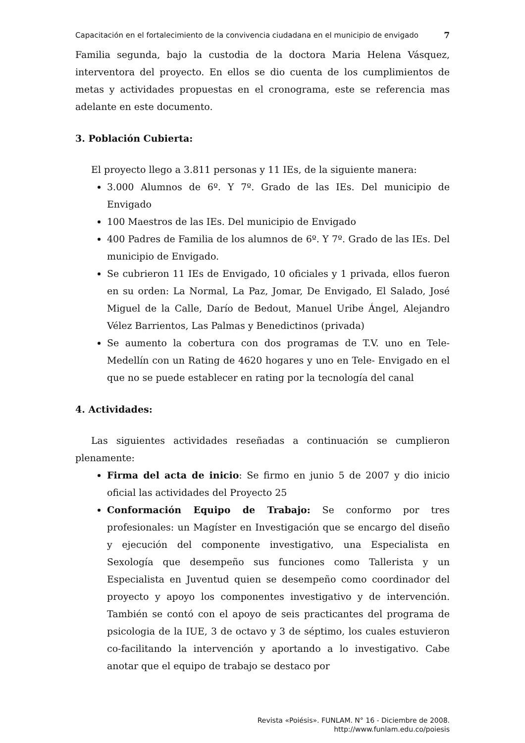Capacitación en el fortalecimiento de la convivencia ciudadana en el municipio de envigado
7
Familia segunda, bajo la custodia de la doctora Maria Helena Vásquez, interventora del proyecto. En ellos se dio cuenta de los cumplimientos de metas y actividades propuestas en el cronograma, este se referencia mas adelante en este documento.
3. Población Cubierta:
El proyecto llego a 3.811 personas y 11 IEs, de la siguiente manera:
3.000 Alumnos de 6º. Y 7º. Grado de las IEs. Del municipio de Envigado
100 Maestros de las IEs. Del municipio de Envigado
400 Padres de Familia de los alumnos de 6º. Y 7º. Grado de las IEs. Del municipio de Envigado.
Se cubrieron 11 IEs de Envigado, 10 oficiales y 1 privada, ellos fueron en su orden: La Normal, La Paz, Jomar, De Envigado, El Salado, José Miguel de la Calle, Darío de Bedout, Manuel Uribe Ángel, Alejandro Vélez Barrientos, Las Palmas y Benedictinos (privada)
Se aumento la cobertura con dos programas de T.V. uno en Tele-Medellín con un Rating de 4620 hogares y uno en Tele- Envigado en el que no se puede establecer en rating por la tecnología del canal
4. Actividades:
Las siguientes actividades reseñadas a continuación se cumplieron plenamente:
Firma del acta de inicio: Se firmo en junio 5 de 2007 y dio inicio oficial las actividades del Proyecto 25
Conformación Equipo de Trabajo: Se conformo por tres profesionales: un Magíster en Investigación que se encargo del diseño y ejecución del componente investigativo, una Especialista en Sexología que desempeño sus funciones como Tallerista y un Especialista en Juventud quien se desempeño como coordinador del proyecto y apoyo los componentes investigativo y de intervención. También se contó con el apoyo de seis practicantes del programa de psicologia de la IUE, 3 de octavo y 3 de séptimo, los cuales estuvieron co-facilitando la intervención y aportando a lo investigativo. Cabe anotar que el equipo de trabajo se destaco por
Revista «Poiésis». FUNLAM. N° 16 - Diciembre de 2008.
http://www.funlam.edu.co/poiesis